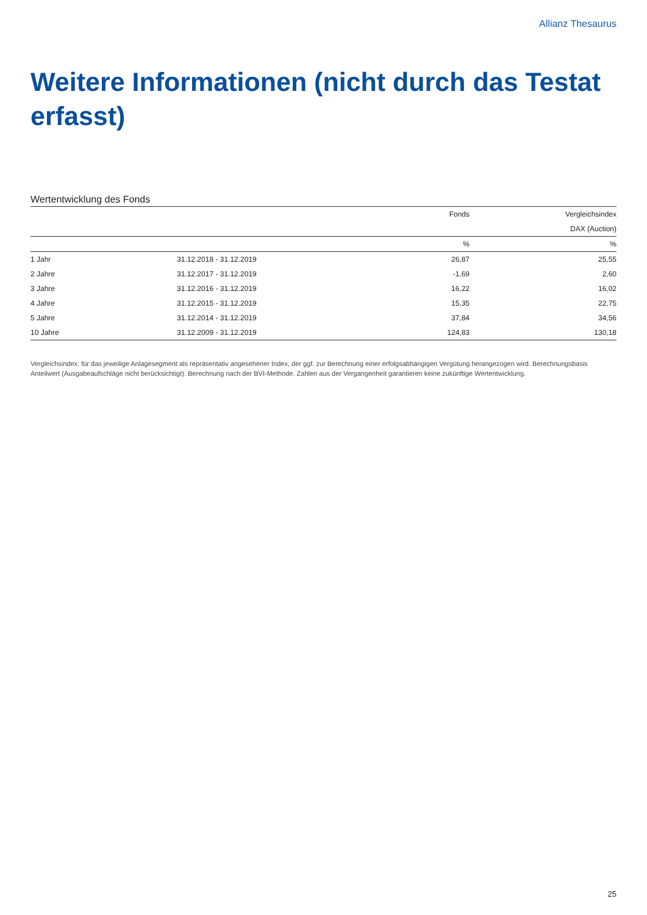Allianz Thesaurus
Weitere Informationen (nicht durch das Testat erfasst)
Wertentwicklung des Fonds
| | | Fonds | Vergleichsindex |
| --- | --- | --- | --- |
| | | | DAX (Auction) |
| | | % | % |
| 1 Jahr | 31.12.2018 - 31.12.2019 | 26,87 | 25,55 |
| 2 Jahre | 31.12.2017 - 31.12.2019 | -1,69 | 2,60 |
| 3 Jahre | 31.12.2016 - 31.12.2019 | 16,22 | 16,02 |
| 4 Jahre | 31.12.2015 - 31.12.2019 | 15,35 | 22,75 |
| 5 Jahre | 31.12.2014 - 31.12.2019 | 37,84 | 34,56 |
| 10 Jahre | 31.12.2009 - 31.12.2019 | 124,83 | 130,18 |
Vergleichsindex: für das jeweilige Anlagesegment als repräsentativ angesehener Index, der ggf. zur Berechnung einer erfolgsabhängigen Vergütung herangezogen wird. Berechnungsbasis Anteilwert (Ausgabeaufschläge nicht berücksichtigt). Berechnung nach der BVI-Methode. Zahlen aus der Vergangenheit garantieren keine zukünftige Wertentwicklung.
25